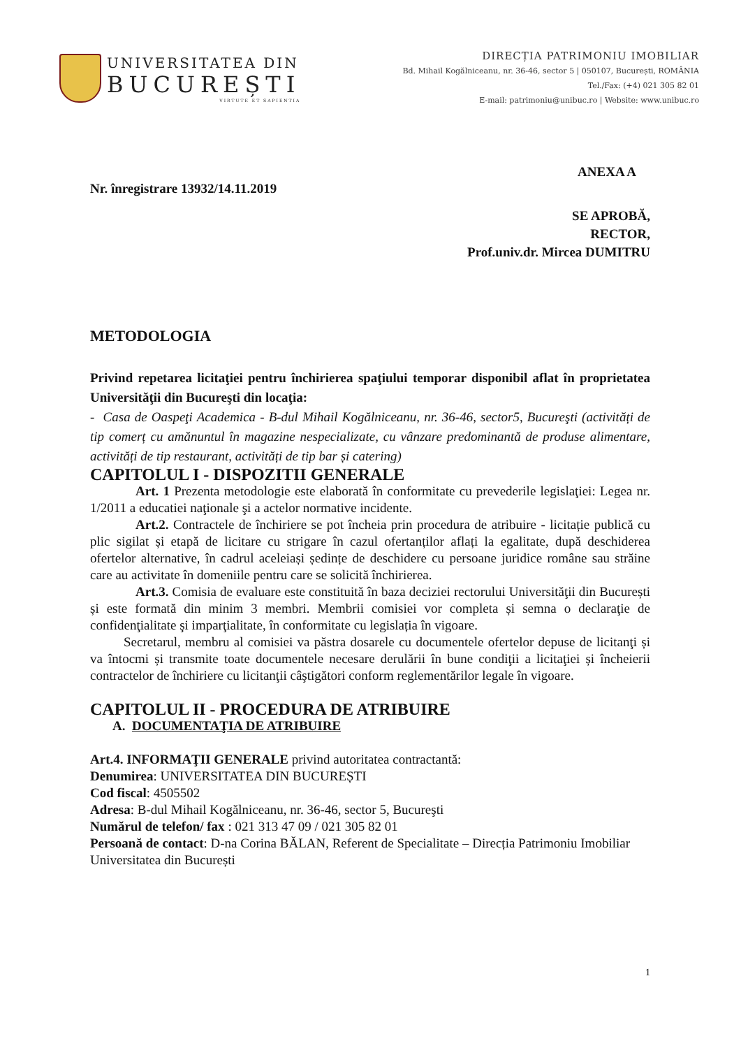UNIVERSITATEA DIN
BUCUREȘTI
VIRTUTE ET SAPIENTIA
DIRECȚIA PATRIMONIU IMOBILIAR
Bd. Mihail Kogălniceanu, nr. 36-46, sector 5 | 050107, București, ROMÂNIA
Tel./Fax: (+4) 021 305 82 01
E-mail: patrimoniu@unibuc.ro | Website: www.unibuc.ro
ANEXA A
Nr. înregistrare 13932/14.11.2019
SE APROBĂ,
RECTOR,
Prof.univ.dr. Mircea DUMITRU
METODOLOGIA
Privind repetarea licitaţiei pentru închirierea spaţiului temporar disponibil aflat în proprietatea Universităţii din Bucureşti din locaţia:
- Casa de Oaspeţi Academica - B-dul Mihail Kogălniceanu, nr. 36-46, sector5, Bucureşti (activități de tip comerț cu amănuntul în magazine nespecializate, cu vânzare predominantă de produse alimentare, activități de tip restaurant, activități de tip bar și catering)
CAPITOLUL I - DISPOZITII GENERALE
Art. 1 Prezenta metodologie este elaborată în conformitate cu prevederile legislaţiei: Legea nr. 1/2011 a educatiei naţionale şi a actelor normative incidente.
Art.2. Contractele de închiriere se pot încheia prin procedura de atribuire - licitație publică cu plic sigilat și etapă de licitare cu strigare în cazul ofertanților aflați la egalitate, după deschiderea ofertelor alternative, în cadrul aceleiași ședințe de deschidere cu persoane juridice române sau străine care au activitate în domeniile pentru care se solicită închirierea.
Art.3. Comisia de evaluare este constituită în baza deciziei rectorului Universităţii din București și este formată din minim 3 membri. Membrii comisiei vor completa și semna o declaraţie de confidenţialitate şi imparţialitate, în conformitate cu legislația în vigoare.
Secretarul, membru al comisiei va păstra dosarele cu documentele ofertelor depuse de licitanţi și va întocmi și transmite toate documentele necesare derulării în bune condiţii a licitaţiei și încheierii contractelor de închiriere cu licitanţii câştigători conform reglementărilor legale în vigoare.
CAPITOLUL II - PROCEDURA DE ATRIBUIRE
A. DOCUMENTAŢIA DE ATRIBUIRE
Art.4. INFORMAŢII GENERALE privind autoritatea contractantă:
Denumirea: UNIVERSITATEA DIN BUCUREȘTI
Cod fiscal: 4505502
Adresa: B-dul Mihail Kogălniceanu, nr. 36-46, sector 5, Bucureşti
Numărul de telefon/ fax : 021 313 47 09 / 021 305 82 01
Persoană de contact: D-na Corina BĂLAN, Referent de Specialitate – Direcția Patrimoniu Imobiliar Universitatea din București
1